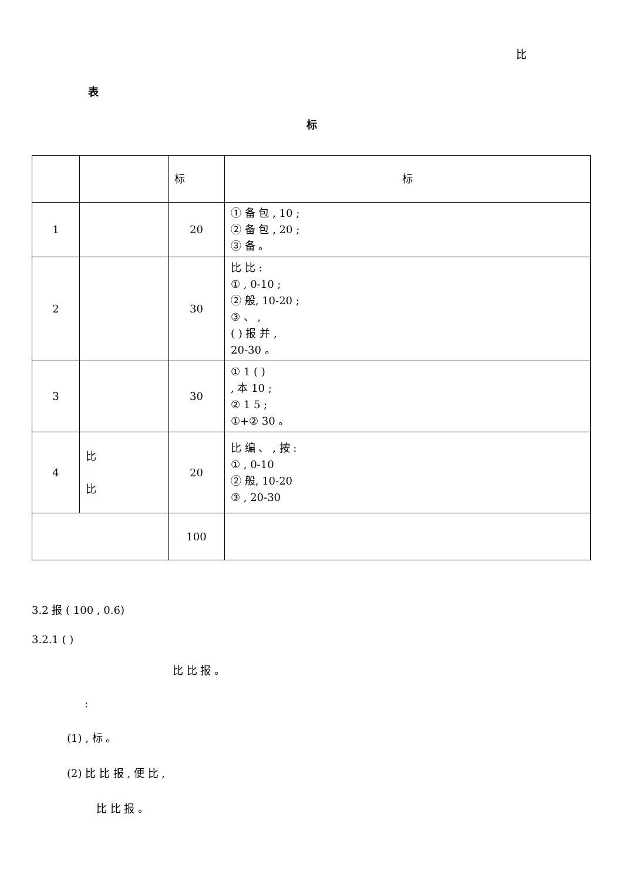比
表
标
| | | 标 | 标 |
| 1 | | 20 | ① 备 包 , 10 ; ② 备 包 , 20 ; ③ 备 。 |
| 2 | | 30 | 比 比 : ① , 0-10 ; ② 般, 10-20 ; ③ 、 , ( ) 报 并 , 20-30 。 |
| 3 | | 30 | ① 1 ( ) , 本 10 ; ② 1 5 ; ①+② 30 。 |
| 4 | 比 比 | 20 | 比 编 、 , 按 : ① , 0-10 ② 般, 10-20 ③ , 20-30 |
| | | 100 | |
3.2 报 ( 100 , 0.6)
3.2.1 ( )
比 比 报 。
:
(1) , 标 。
(2) 比 比 报 , 便 比 ,
比 比 报 。